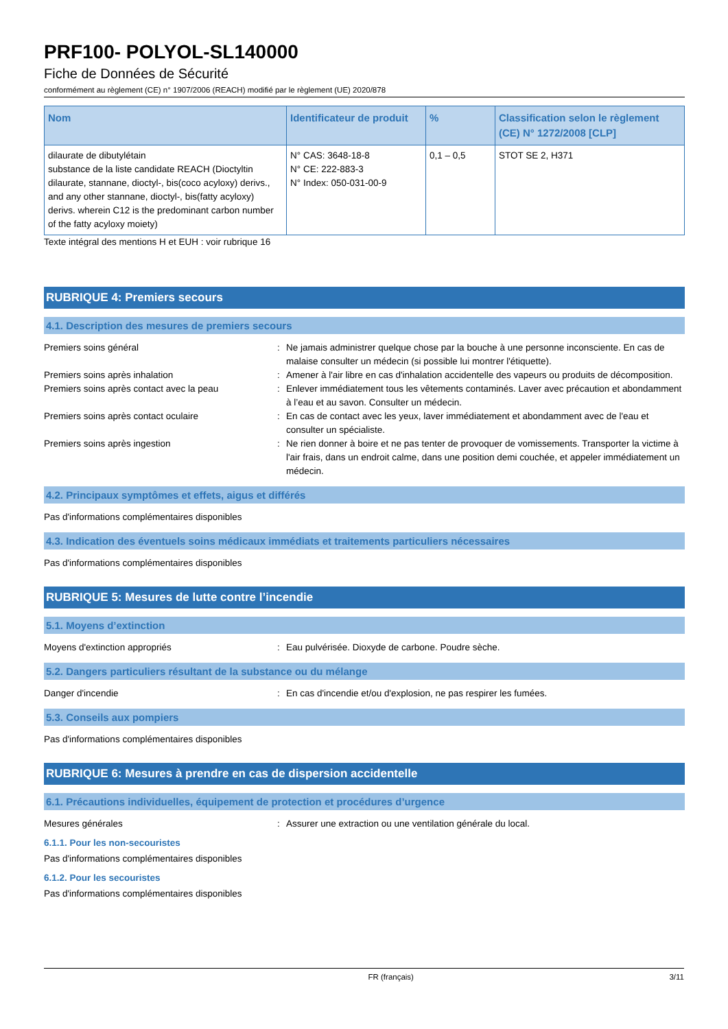PRF100- POLYOL-SL140000
Fiche de Données de Sécurité
conformément au règlement (CE) n° 1907/2006 (REACH) modifié par le règlement (UE) 2020/878
| Nom | Identificateur de produit | % | Classification selon le règlement (CE) N° 1272/2008 [CLP] |
| --- | --- | --- | --- |
| dilaurate de dibutylétain substance de la liste candidate REACH (Dioctyltin dilaurate, stannane, dioctyl-, bis(coco acyloxy) derivs., and any other stannane, dioctyl-, bis(fatty acyloxy) derivs. wherein C12 is the predominant carbon number of the fatty acyloxy moiety) | N° CAS: 3648-18-8 N° CE: 222-883-3 N° Index: 050-031-00-9 | 0,1 – 0,5 | STOT SE 2, H371 |
Texte intégral des mentions H et EUH : voir rubrique 16
RUBRIQUE 4: Premiers secours
4.1. Description des mesures de premiers secours
Premiers soins général : Ne jamais administrer quelque chose par la bouche à une personne inconsciente. En cas de malaise consulter un médecin (si possible lui montrer l'étiquette).
Premiers soins après inhalation : Amener à l'air libre en cas d'inhalation accidentelle des vapeurs ou produits de décomposition.
Premiers soins après contact avec la peau : Enlever immédiatement tous les vêtements contaminés. Laver avec précaution et abondamment à l’eau et au savon. Consulter un médecin.
Premiers soins après contact oculaire : En cas de contact avec les yeux, laver immédiatement et abondamment avec de l'eau et consulter un spécialiste.
Premiers soins après ingestion : Ne rien donner à boire et ne pas tenter de provoquer de vomissements. Transporter la victime à l'air frais, dans un endroit calme, dans une position demi couchée, et appeler immédiatement un médecin.
4.2. Principaux symptômes et effets, aigus et différés
Pas d'informations complémentaires disponibles
4.3. Indication des éventuels soins médicaux immédiats et traitements particuliers nécessaires
Pas d'informations complémentaires disponibles
RUBRIQUE 5: Mesures de lutte contre l’incendie
5.1. Moyens d’extinction
Moyens d'extinction appropriés : Eau pulvérisée. Dioxyde de carbone. Poudre sèche.
5.2. Dangers particuliers résultant de la substance ou du mélange
Danger d'incendie : En cas d'incendie et/ou d'explosion, ne pas respirer les fumées.
5.3. Conseils aux pompiers
Pas d'informations complémentaires disponibles
RUBRIQUE 6: Mesures à prendre en cas de dispersion accidentelle
6.1. Précautions individuelles, équipement de protection et procédures d’urgence
Mesures générales : Assurer une extraction ou une ventilation générale du local.
6.1.1. Pour les non-secouristes
Pas d'informations complémentaires disponibles
6.1.2. Pour les secouristes
Pas d'informations complémentaires disponibles
FR (français) 3/11